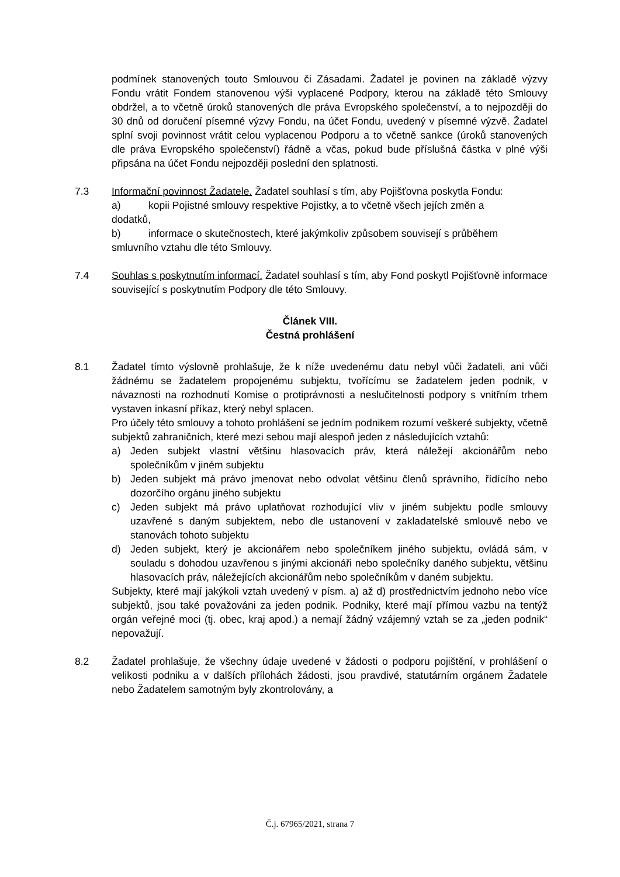podmínek stanovených touto Smlouvou či Zásadami. Žadatel je povinen na základě výzvy Fondu vrátit Fondem stanovenou výši vyplacené Podpory, kterou na základě této Smlouvy obdržel, a to včetně úroků stanovených dle práva Evropského společenství, a to nejpozději do 30 dnů od doručení písemné výzvy Fondu, na účet Fondu, uvedený v písemné výzvě. Žadatel splní svoji povinnost vrátit celou vyplacenou Podporu a to včetně sankce (úroků stanovených dle práva Evropského společenství) řádně a včas, pokud bude příslušná částka v plné výši připsána na účet Fondu nejpozději poslední den splatnosti.
7.3 Informační povinnost Žadatele. Žadatel souhlasí s tím, aby Pojišťovna poskytla Fondu:
a) kopii Pojistné smlouvy respektive Pojistky, a to včetně všech jejích změn a
dodatků,
b) informace o skutečnostech, které jakýmkoliv způsobem souvisejí s průběhem
smluvního vztahu dle této Smlouvy.
7.4 Souhlas s poskytnutím informací. Žadatel souhlasí s tím, aby Fond poskytl Pojišťovně informace související s poskytnutím Podpory dle této Smlouvy.
Článek VIII.
Čestná prohlášení
8.1 Žadatel tímto výslovně prohlašuje, že k níže uvedenému datu nebyl vůči žadateli, ani vůči žádnému se žadatelem propojenému subjektu, tvořícímu se žadatelem jeden podnik, v návaznosti na rozhodnutí Komise o protiprávnosti a neslučitelnosti podpory s vnitřním trhem vystaven inkasní příkaz, který nebyl splacen.
Pro účely této smlouvy a tohoto prohlášení se jedním podnikem rozumí veškeré subjekty, včetně subjektů zahraničních, které mezi sebou mají alespoň jeden z následujících vztahů:
a) Jeden subjekt vlastní většinu hlasovacích práv, která náležejí akcionářům nebo společníkům v jiném subjektu
b) Jeden subjekt má právo jmenovat nebo odvolat většinu členů správního, řídícího nebo dozorčího orgánu jiného subjektu
c) Jeden subjekt má právo uplatňovat rozhodující vliv v jiném subjektu podle smlouvy uzavřené s daným subjektem, nebo dle ustanovení v zakladatelské smlouvě nebo ve stanovách tohoto subjektu
d) Jeden subjekt, který je akcionářem nebo společníkem jiného subjektu, ovládá sám, v souladu s dohodou uzavřenou s jinými akcionáři nebo společníky daného subjektu, většinu hlasovacích práv, náležejících akcionářům nebo společníkům v daném subjektu.
Subjekty, které mají jakýkoli vztah uvedený v písm. a) až d) prostřednictvím jednoho nebo více subjektů, jsou také považováni za jeden podnik. Podniky, které mají přímou vazbu na tentýž orgán veřejné moci (tj. obec, kraj apod.) a nemají žádný vzájemný vztah se za „jeden podnik“ nepovažují.
8.2 Žadatel prohlašuje, že všechny údaje uvedené v žádosti o podporu pojištění, v prohlášení o velikosti podniku a v dalších přílohách žádosti, jsou pravdivé, statutárním orgánem Žadatele nebo Žadatelem samotným byly zkontrolovány, a
Č.j. 67965/2021, strana 7